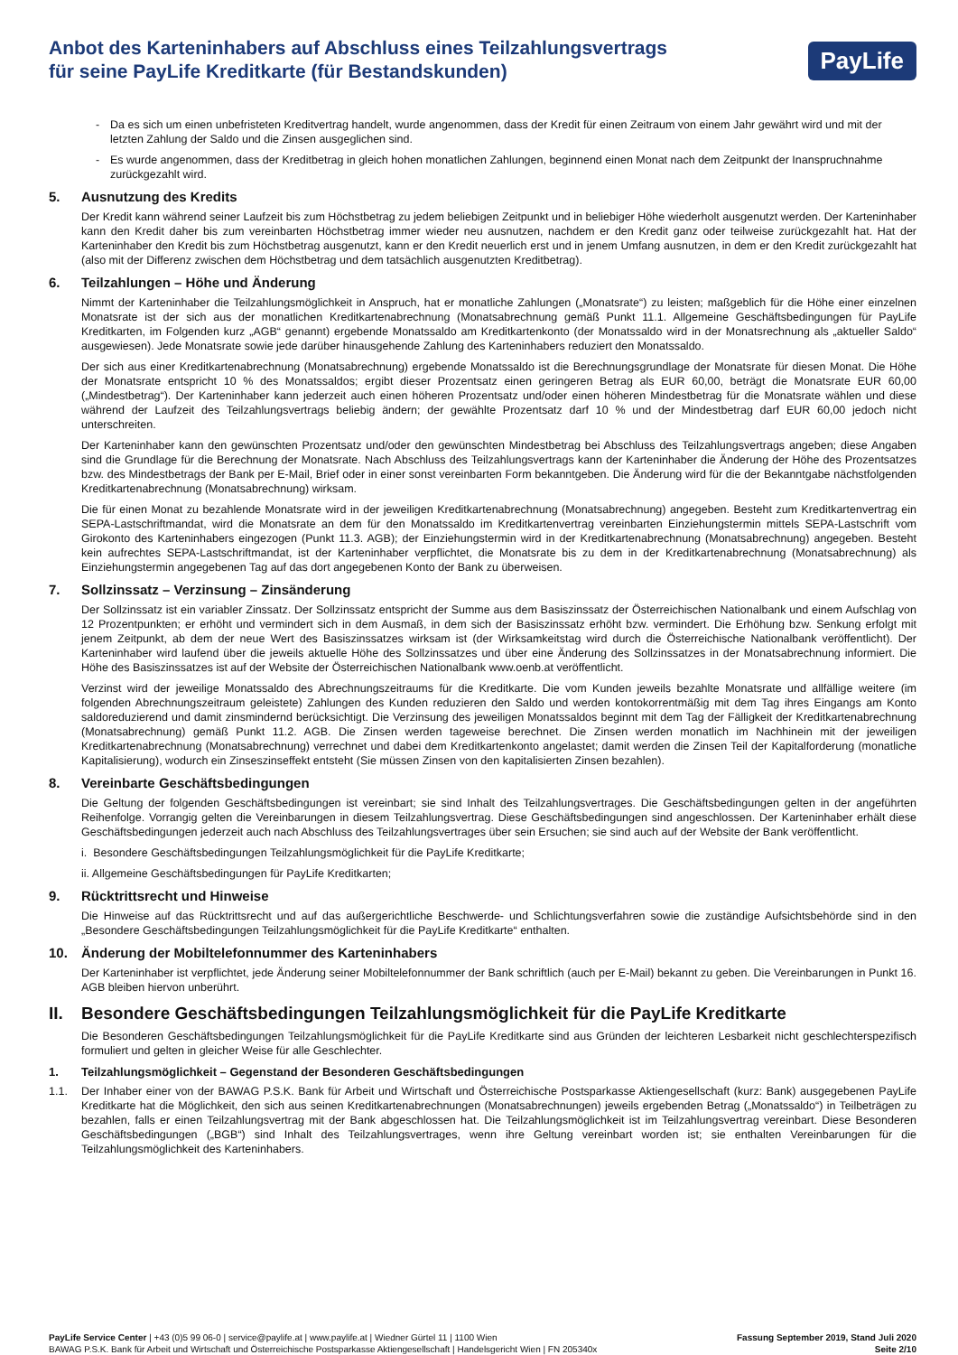Anbot des Karteninhabers auf Abschluss eines Teilzahlungsvertrags
für seine PayLife Kreditkarte (für Bestandskunden)
PayLife
- Da es sich um einen unbefristeten Kreditvertrag handelt, wurde angenommen, dass der Kredit für einen Zeitraum von einem Jahr gewährt wird und mit der letzten Zahlung der Saldo und die Zinsen ausgeglichen sind.
- Es wurde angenommen, dass der Kreditbetrag in gleich hohen monatlichen Zahlungen, beginnend einen Monat nach dem Zeitpunkt der Inanspruchnahme zurückgezahlt wird.
5. Ausnutzung des Kredits
Der Kredit kann während seiner Laufzeit bis zum Höchstbetrag zu jedem beliebigen Zeitpunkt und in beliebiger Höhe wiederholt ausgenutzt werden. Der Karteninhaber kann den Kredit daher bis zum vereinbarten Höchstbetrag immer wieder neu ausnutzen, nachdem er den Kredit ganz oder teilweise zurückgezahlt hat. Hat der Karteninhaber den Kredit bis zum Höchstbetrag ausgenutzt, kann er den Kredit neuerlich erst und in jenem Umfang ausnutzen, in dem er den Kredit zurückgezahlt hat (also mit der Differenz zwischen dem Höchstbetrag und dem tatsächlich ausgenutzten Kreditbetrag).
6. Teilzahlungen – Höhe und Änderung
Nimmt der Karteninhaber die Teilzahlungsmöglichkeit in Anspruch, hat er monatliche Zahlungen („Monatsrate“) zu leisten; maßgeblich für die Höhe einer einzelnen Monatsrate ist der sich aus der monatlichen Kreditkartenabrechnung (Monatsabrechnung gemäß Punkt 11.1. Allgemeine Geschäftsbedingungen für PayLife Kreditkarten, im Folgenden kurz „AGB“ genannt) ergebende Monatssaldo am Kreditkartenkonto (der Monatssaldo wird in der Monatsrechnung als „aktueller Saldo“ ausgewiesen). Jede Monatsrate sowie jede darüber hinausgehende Zahlung des Karteninhabers reduziert den Monatssaldo.
Der sich aus einer Kreditkartenabrechnung (Monatsabrechnung) ergebende Monatssaldo ist die Berechnungsgrundlage der Monatsrate für diesen Monat. Die Höhe der Monatsrate entspricht 10 % des Monatssaldos; ergibt dieser Prozentsatz einen geringeren Betrag als EUR 60,00, beträgt die Monatsrate EUR 60,00 („Mindestbetrag“). Der Karteninhaber kann jederzeit auch einen höheren Prozentsatz und/oder einen höheren Mindestbetrag für die Monatsrate wählen und diese während der Laufzeit des Teilzahlungsvertrags beliebig ändern; der gewählte Prozentsatz darf 10 % und der Mindestbetrag darf EUR 60,00 jedoch nicht unterschreiten.
Der Karteninhaber kann den gewünschten Prozentsatz und/oder den gewünschten Mindestbetrag bei Abschluss des Teilzahlungsvertrags angeben; diese Angaben sind die Grundlage für die Berechnung der Monatsrate. Nach Abschluss des Teilzahlungsvertrags kann der Karteninhaber die Änderung der Höhe des Prozentsatzes bzw. des Mindestbetrags der Bank per E-Mail, Brief oder in einer sonst vereinbarten Form bekanntgeben. Die Änderung wird für die der Bekanntgabe nächstfolgenden Kreditkartenabrechnung (Monatsabrechnung) wirksam.
Die für einen Monat zu bezahlende Monatsrate wird in der jeweiligen Kreditkartenabrechnung (Monatsabrechnung) angegeben. Besteht zum Kreditkartenvertrag ein SEPA-Lastschriftmandat, wird die Monatsrate an dem für den Monatssaldo im Kreditkartenvertrag vereinbarten Einziehungstermin mittels SEPA-Lastschrift vom Girokonto des Karteninhabers eingezogen (Punkt 11.3. AGB); der Einziehungstermin wird in der Kreditkartenabrechnung (Monatsabrechnung) angegeben. Besteht kein aufrechtes SEPA-Lastschriftmandat, ist der Karteninhaber verpflichtet, die Monatsrate bis zu dem in der Kreditkartenabrechnung (Monatsabrechnung) als Einziehungstermin angegebenen Tag auf das dort angegebenen Konto der Bank zu überweisen.
7. Sollzinssatz – Verzinsung – Zinsänderung
Der Sollzinssatz ist ein variabler Zinssatz. Der Sollzinssatz entspricht der Summe aus dem Basiszinssatz der Österreichischen Nationalbank und einem Aufschlag von 12 Prozentpunkten; er erhöht und vermindert sich in dem Ausmaß, in dem sich der Basiszinssatz erhöht bzw. vermindert. Die Erhöhung bzw. Senkung erfolgt mit jenem Zeitpunkt, ab dem der neue Wert des Basiszinssatzes wirksam ist (der Wirksamkeitstag wird durch die Österreichische Nationalbank veröffentlicht). Der Karteninhaber wird laufend über die jeweils aktuelle Höhe des Sollzinssatzes und über eine Änderung des Sollzinssatzes in der Monatsabrechnung informiert. Die Höhe des Basiszinssatzes ist auf der Website der Österreichischen Nationalbank www.oenb.at veröffentlicht.
Verzinst wird der jeweilige Monatssaldo des Abrechnungszeitraums für die Kreditkarte. Die vom Kunden jeweils bezahlte Monatsrate und allfällige weitere (im folgenden Abrechnungszeitraum geleistete) Zahlungen des Kunden reduzieren den Saldo und werden kontokorrentmäßig mit dem Tag ihres Eingangs am Konto saldoreduzierend und damit zinsmindernd berücksichtigt. Die Verzinsung des jeweiligen Monatssaldos beginnt mit dem Tag der Fälligkeit der Kreditkartenabrechnung (Monatsabrechnung) gemäß Punkt 11.2. AGB. Die Zinsen werden tageweise berechnet. Die Zinsen werden monatlich im Nachhinein mit der jeweiligen Kreditkartenabrechnung (Monatsabrechnung) verrechnet und dabei dem Kreditkartenkonto angelastet; damit werden die Zinsen Teil der Kapitalforderung (monatliche Kapitalisierung), wodurch ein Zinseszinseffekt entsteht (Sie müssen Zinsen von den kapitalisierten Zinsen bezahlen).
8. Vereinbarte Geschäftsbedingungen
Die Geltung der folgenden Geschäftsbedingungen ist vereinbart; sie sind Inhalt des Teilzahlungsvertrages. Die Geschäftsbedingungen gelten in der angeführten Reihenfolge. Vorrangig gelten die Vereinbarungen in diesem Teilzahlungsvertrag. Diese Geschäftsbedingungen sind angeschlossen. Der Karteninhaber erhält diese Geschäftsbedingungen jederzeit auch nach Abschluss des Teilzahlungsvertrages über sein Ersuchen; sie sind auch auf der Website der Bank veröffentlicht.
i. Besondere Geschäftsbedingungen Teilzahlungsmöglichkeit für die PayLife Kreditkarte;
ii. Allgemeine Geschäftsbedingungen für PayLife Kreditkarten;
9. Rücktrittsrecht und Hinweise
Die Hinweise auf das Rücktrittsrecht und auf das außergerichtliche Beschwerde- und Schlichtungsverfahren sowie die zuständige Aufsichtsbehörde sind in den „Besondere Geschäftsbedingungen Teilzahlungsmöglichkeit für die PayLife Kreditkarte“ enthalten.
10. Änderung der Mobiltelefonnummer des Karteninhabers
Der Karteninhaber ist verpflichtet, jede Änderung seiner Mobiltelefonnummer der Bank schriftlich (auch per E-Mail) bekannt zu geben. Die Vereinbarungen in Punkt 16. AGB bleiben hiervon unberührt.
II. Besondere Geschäftsbedingungen Teilzahlungsmöglichkeit für die PayLife Kreditkarte
Die Besonderen Geschäftsbedingungen Teilzahlungsmöglichkeit für die PayLife Kreditkarte sind aus Gründen der leichteren Lesbarkeit nicht geschlechterspezifisch formuliert und gelten in gleicher Weise für alle Geschlechter.
1. Teilzahlungsmöglichkeit – Gegenstand der Besonderen Geschäftsbedingungen
1.1. Der Inhaber einer von der BAWAG P.S.K. Bank für Arbeit und Wirtschaft und Österreichische Postsparkasse Aktiengesellschaft (kurz: Bank) ausgegebenen PayLife Kreditkarte hat die Möglichkeit, den sich aus seinen Kreditkartenabrechnungen (Monatsabrechnungen) jeweils ergebenden Betrag („Monatssaldo“) in Teilbeträgen zu bezahlen, falls er einen Teilzahlungsvertrag mit der Bank abgeschlossen hat. Die Teilzahlungsmöglichkeit ist im Teilzahlungsvertrag vereinbart. Diese Besonderen Geschäftsbedingungen („BGB“) sind Inhalt des Teilzahlungsvertrages, wenn ihre Geltung vereinbart worden ist; sie enthalten Vereinbarungen für die Teilzahlungsmöglichkeit des Karteninhabers.
PayLife Service Center | +43 (0)5 99 06-0 | service@paylife.at | www.paylife.at | Wiedner Gürtel 11 | 1100 Wien
BAWAG P.S.K. Bank für Arbeit und Wirtschaft und Österreichische Postsparkasse Aktiengesellschaft | Handelsgericht Wien | FN 205340x
Fassung September 2019, Stand Juli 2020
Seite 2/10